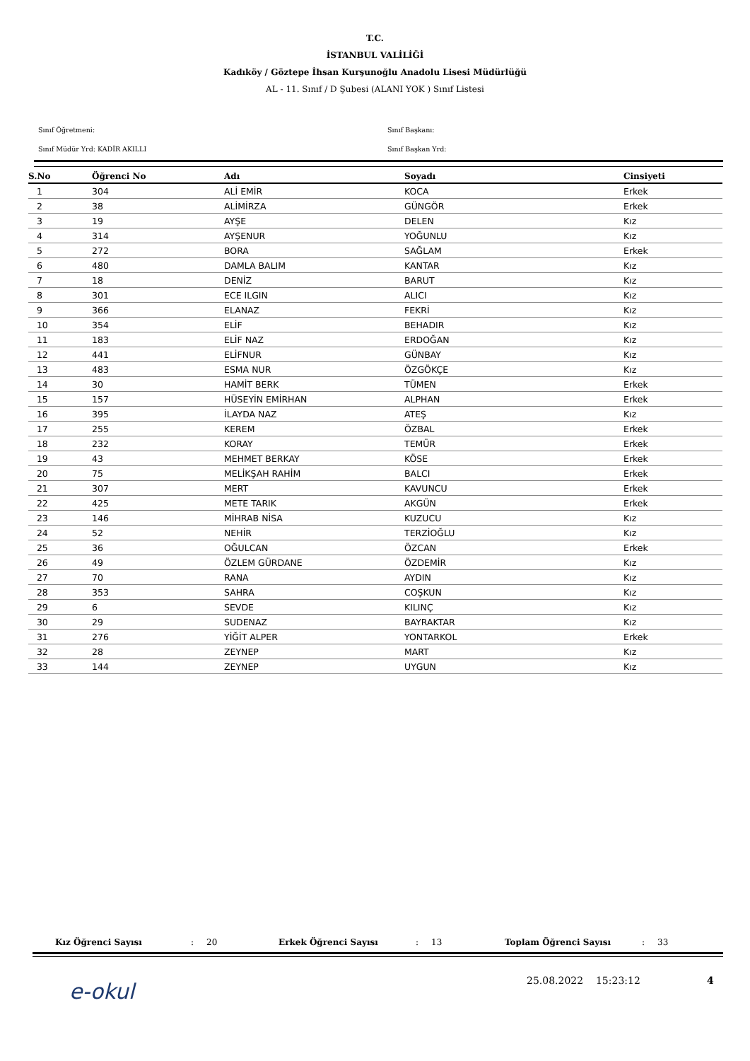T.C.
İSTANBUL VALİLİĞİ
Kadıköy / Göztepe İhsan Kurşunoğlu Anadolu Lisesi Müdürlüğü
AL - 11. Sınıf / D Şubesi (ALANI YOK ) Sınıf Listesi
Sınıf Öğretmeni:
Sınıf Başkanı:
Sınıf Müdür Yrd: KADİR AKILLI
Sınıf Başkan Yrd:
| S.No | Öğrenci No | Adı | Soyadı | Cinsiyeti |
| --- | --- | --- | --- | --- |
| 1 | 304 | ALİ EMİR | KOCA | Erkek |
| 2 | 38 | ALİMİRZA | GÜNGÖR | Erkek |
| 3 | 19 | AYŞE | DELEN | Kız |
| 4 | 314 | AYŞENUR | YOĞUNLU | Kız |
| 5 | 272 | BORA | SAĞLAM | Erkek |
| 6 | 480 | DAMLA BALIM | KANTAR | Kız |
| 7 | 18 | DENİZ | BARUT | Kız |
| 8 | 301 | ECE ILGIN | ALICI | Kız |
| 9 | 366 | ELANAZ | FEKRİ | Kız |
| 10 | 354 | ELİF | BEHADIR | Kız |
| 11 | 183 | ELİF NAZ | ERDOĞAN | Kız |
| 12 | 441 | ELİFNUR | GÜNBAY | Kız |
| 13 | 483 | ESMA NUR | ÖZGÖKÇE | Kız |
| 14 | 30 | HAMİT BERK | TÜMEN | Erkek |
| 15 | 157 | HÜSEYİN EMİRHAN | ALPHAN | Erkek |
| 16 | 395 | İLAYDA NAZ | ATEŞ | Kız |
| 17 | 255 | KEREM | ÖZBAL | Erkek |
| 18 | 232 | KORAY | TEMÜR | Erkek |
| 19 | 43 | MEHMET BERKAY | KÖSE | Erkek |
| 20 | 75 | MELİKŞAH RAHİM | BALCI | Erkek |
| 21 | 307 | MERT | KAVUNCU | Erkek |
| 22 | 425 | METE TARIK | AKGÜN | Erkek |
| 23 | 146 | MİHRAB NİSA | KUZUCU | Kız |
| 24 | 52 | NEHİR | TERZİOĞLU | Kız |
| 25 | 36 | OĞULCAN | ÖZCAN | Erkek |
| 26 | 49 | ÖZLEM GÜRDANE | ÖZDEMİR | Kız |
| 27 | 70 | RANA | AYDIN | Kız |
| 28 | 353 | SAHRA | COŞKUN | Kız |
| 29 | 6 | SEVDE | KILINÇ | Kız |
| 30 | 29 | SUDENAZ | BAYRAKTAR | Kız |
| 31 | 276 | YİĞİT ALPER | YONTARKOL | Erkek |
| 32 | 28 | ZEYNEP | MART | Kız |
| 33 | 144 | ZEYNEP | UYGUN | Kız |
Kız Öğrenci Sayısı: 20 Erkek Öğrenci Sayısı: 13 Toplam Öğrenci Sayısı: 33
e-okul 25.08.2022 15:23:12 4